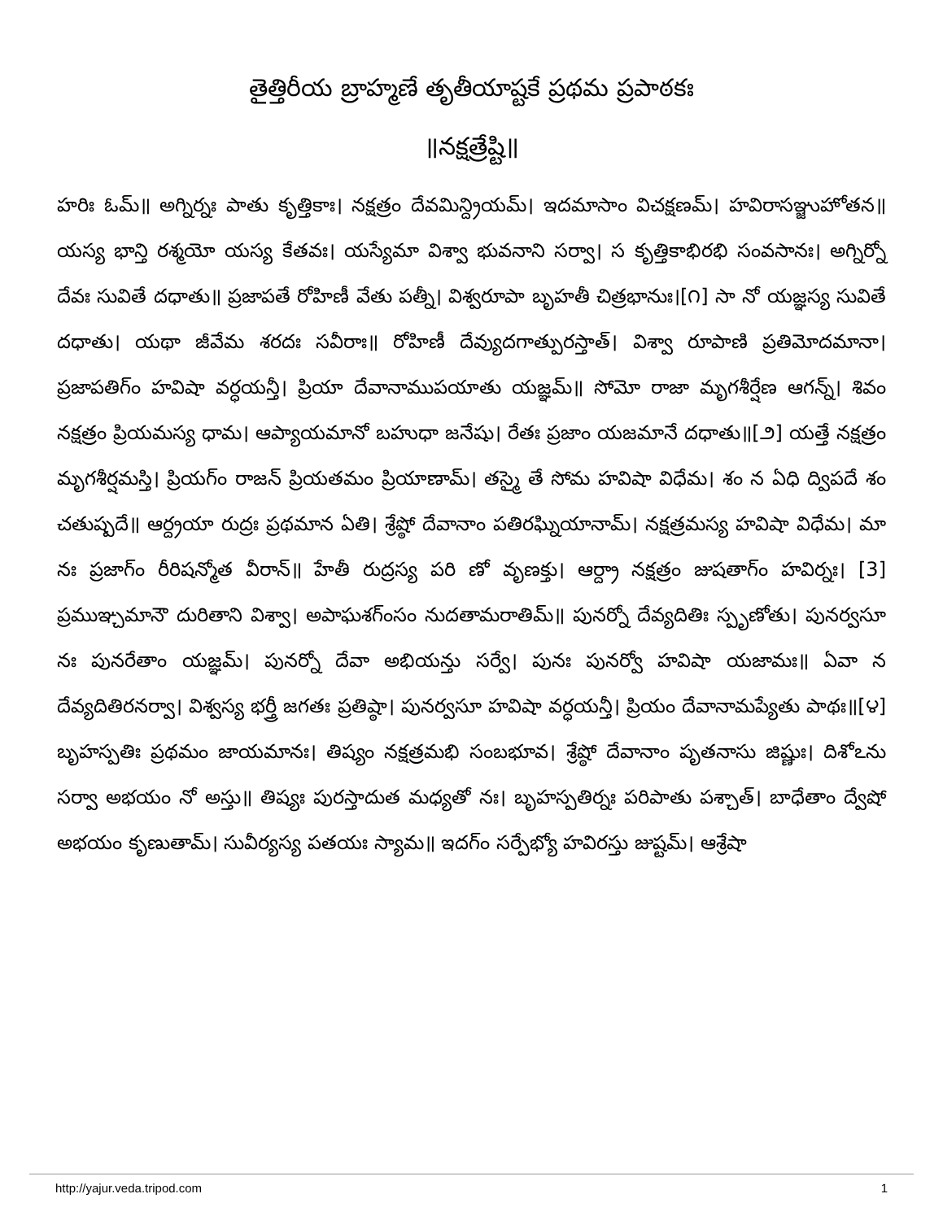తైత్తిరీయ బ్రాహ్మణే తృతీయాష్టకే ప్రథమ ప్రపాఠకః
॥నక్షత్రేష్టి॥
హరిః ఓమ్॥ అగ్నిర్నః పాతు కృత్తికాః। నక్షత్రం దేవమిన్ద్రియమ్। ఇదమాసాం విచక్షణమ్। హవిరాసఞ్జుహోతన॥ యస్య భాన్తి రశ్మయో యస్య కేతవః। యస్యేమా విశ్వా భువనాని సర్వా। స కృత్తికాభిరభి సంవసానః। అగ్నిర్నో దేవః సువితే దధాతు॥ ప్రజాపతే రోహిణీ వేతు పత్నీ। విశ్వరూపా బృహతీ చిత్రభానుః।[౧] సా నో యజ్ఞస్య సువితే దధాతు। యథా జీవేమ శరదః సవీరాః॥ రోహిణీ దేవ్యుదగాత్పురస్తాత్। విశ్వా రూపాణి ప్రతిమోదమానా। ప్రజాపతిగ్ం హవిషా వర్ధయన్తీ। ప్రియా దేవానాముపయాతు యజ్ఞమ్॥ సోమో రాజా మృగశీర్షేణ ఆగన్న్। శివం నక్షత్రం ప్రియమస్య ధామ। ఆప్యాయమానో బహుధా జనేషు। రేతః ప్రజాం యజమానే దధాతు॥[౨] యత్తే నక్షత్రం మృగశీర్షమస్తి। ప్రియగ్ం రాజన్ ప్రియతమం ప్రియాణామ్। తస్మై తే సోమ హవిషా విధేమ। శం న ఏధి ద్విపదే శం చతుష్పదే॥ ఆర్ద్రయా రుద్రః ప్రథమాన ఏతి। శ్రేష్ఠో దేవానాం పతిరఘ్నియానామ్। నక్షత్రమస్య హవిషా విధేమ। మా నః ప్రజాగ్ం రీరిషన్మోత వీరాన్॥ హేతీ రుద్రస్య పరి ణో వృణక్తు। ఆర్ద్రా నక్షత్రం జుషతాగ్ం హవిర్నః। [3] ప్రముఞ్చమానౌ దురితాని విశ్వా। అపాఘశగ్ంసం నుదతామరాతిమ్॥ పునర్నో దేవ్యదితిః స్పృణోతు। పునర్వసూ నః పునరేతాం యజ్ఞమ్। పునర్నో దేవా అభియన్తు సర్వే। పునః పునర్వో హవిషా యజామః॥ ఏవా న దేవ్యదితిరనర్వా। విశ్వస్య భర్త్రీ జగతః ప్రతిష్ఠా। పునర్వసూ హవిషా వర్ధయన్తీ। ప్రియం దేవానామప్యేతు పాథః॥[౪] బృహస్పతిః ప్రథమం జాయమానః। తిష్యం నక్షత్రమభి సంబభూవ। శ్రేష్ఠో దేవానాం పృతనాసు జిష్ణుః। దిశోఽను సర్వా అభయం నో అస్తు॥ తిష్యః పురస్తాదుత మధ్యతో నః। బృహస్పతిర్నః పరిపాతు పశ్చాత్। బాధేతాం ద్వేషో అభయం కృణుతామ్। సువీర్యస్య పతయః స్యామ॥ ఇదగ్ం సర్పేభ్యో హవిరస్తు జుష్టమ్। ఆశ్రేషా
http://yajur.veda.tripod.com 1